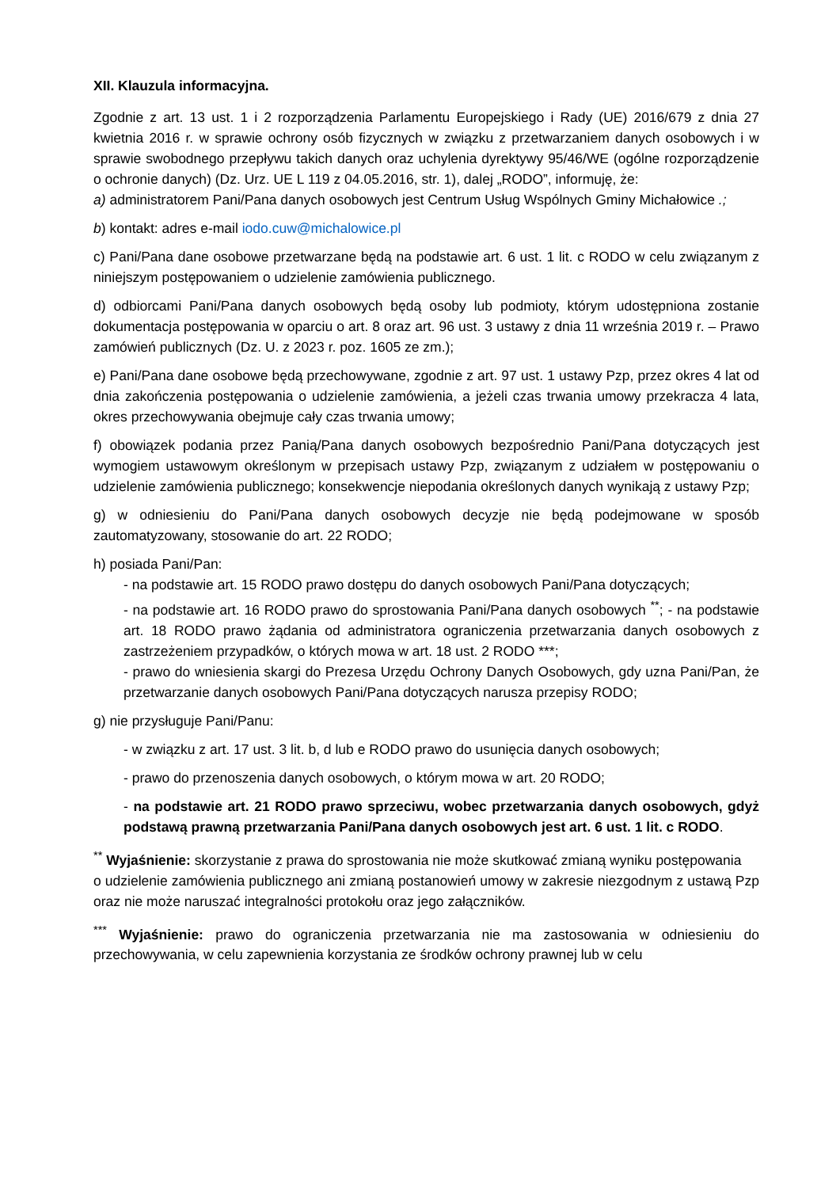XII. Klauzula informacyjna.
Zgodnie z art. 13 ust. 1 i 2 rozporządzenia Parlamentu Europejskiego i Rady (UE) 2016/679 z dnia 27 kwietnia 2016 r. w sprawie ochrony osób fizycznych w związku z przetwarzaniem danych osobowych i w sprawie swobodnego przepływu takich danych oraz uchylenia dyrektywy 95/46/WE (ogólne rozporządzenie o ochronie danych) (Dz. Urz. UE L 119 z 04.05.2016, str. 1), dalej „RODO”, informuję, że:
a) administratorem Pani/Pana danych osobowych jest Centrum Usług Wspólnych Gminy Michałowice .;
b) kontakt: adres e-mail iodo.cuw@michalowice.pl
c) Pani/Pana dane osobowe przetwarzane będą na podstawie art. 6 ust. 1 lit. c RODO w celu związanym z niniejszym postępowaniem o udzielenie zamówienia publicznego.
d) odbiorcami Pani/Pana danych osobowych będą osoby lub podmioty, którym udostępniona zostanie dokumentacja postępowania w oparciu o art. 8 oraz art. 96 ust. 3 ustawy z dnia 11 września 2019 r. – Prawo zamówień publicznych (Dz. U. z 2023 r. poz. 1605 ze zm.);
e) Pani/Pana dane osobowe będą przechowywane, zgodnie z art. 97 ust. 1 ustawy Pzp, przez okres 4 lat od dnia zakończenia postępowania o udzielenie zamówienia, a jeżeli czas trwania umowy przekracza 4 lata, okres przechowywania obejmuje cały czas trwania umowy;
f) obowiązek podania przez Panią/Pana danych osobowych bezpośrednio Pani/Pana dotyczących jest wymogiem ustawowym określonym w przepisach ustawy Pzp, związanym z udziałem w postępowaniu o udzielenie zamówienia publicznego; konsekwencje niepodania określonych danych wynikają z ustawy Pzp;
g) w odniesieniu do Pani/Pana danych osobowych decyzje nie będą podejmowane w sposób zautomatyzowany, stosowanie do art. 22 RODO;
h) posiada Pani/Pan:
- na podstawie art. 15 RODO prawo dostępu do danych osobowych Pani/Pana dotyczących;
- na podstawie art. 16 RODO prawo do sprostowania Pani/Pana danych osobowych <sup>**</sup>; - na podstawie art. 18 RODO prawo żądania od administratora ograniczenia przetwarzania danych osobowych z zastrzeżeniem przypadków, o których mowa w art. 18 ust. 2 RODO ***;
- prawo do wniesienia skargi do Prezesa Urzędu Ochrony Danych Osobowych, gdy uzna Pani/Pan, że przetwarzanie danych osobowych Pani/Pana dotyczących narusza przepisy RODO;
g) nie przysługuje Pani/Panu:
- w związku z art. 17 ust. 3 lit. b, d lub e RODO prawo do usunięcia danych osobowych;
- prawo do przenoszenia danych osobowych, o którym mowa w art. 20 RODO;
- na podstawie art. 21 RODO prawo sprzeciwu, wobec przetwarzania danych osobowych, gdyż podstawą prawną przetwarzania Pani/Pana danych osobowych jest art. 6 ust. 1 lit. c RODO.
<sup>**</sup> Wyjaśnienie: skorzystanie z prawa do sprostowania nie może skutkować zmianą wyniku postępowania
o udzielenie zamówienia publicznego ani zmianą postanowień umowy w zakresie niezgodnym z ustawą Pzp oraz nie może naruszać integralności protokołu oraz jego załączników.
<sup>***</sup> Wyjaśnienie: prawo do ograniczenia przetwarzania nie ma zastosowania w odniesieniu do przechowywania, w celu zapewnienia korzystania ze środków ochrony prawnej lub w celu